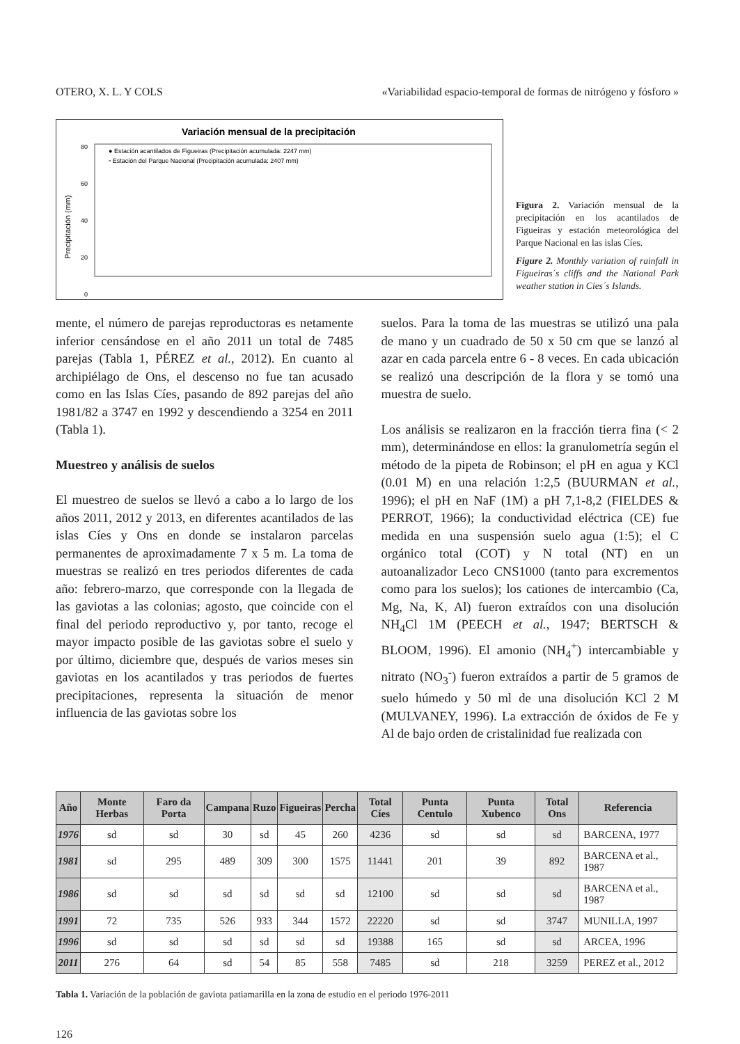OTERO, X. L. Y COLS «Variabilidad espacio-temporal de formas de nitrógeno y fósforo »
Variación mensual de la precipitación
80
60
40
20
0
● Estación acantilados de Figueiras (Precipitación acumulada: 2247 mm)
▫ Estación del Parque Nacional (Precipitación acumulada: 2407 mm)
Precipitación (mm)
Figura 2. Variación mensual de la precipitación en los acantilados de Figueiras y estación meteorológica del Parque Nacional en las islas Cíes.
Figure 2. Monthly variation of rainfall in Figueiras´s cliffs and the National Park weather station in Cies´s Islands.
mente, el número de parejas reproductoras es netamente inferior censándose en el año 2011 un total de 7485 parejas (Tabla 1, PÉREZ et al., 2012). En cuanto al archipiélago de Ons, el descenso no fue tan acusado como en las Islas Cíes, pasando de 892 parejas del año 1981/82 a 3747 en 1992 y descendiendo a 3254 en 2011 (Tabla 1).
Muestreo y análisis de suelos
El muestreo de suelos se llevó a cabo a lo largo de los años 2011, 2012 y 2013, en diferentes acantilados de las islas Cíes y Ons en donde se instalaron parcelas permanentes de aproximadamente 7 x 5 m. La toma de muestras se realizó en tres periodos diferentes de cada año: febrero-marzo, que corresponde con la llegada de las gaviotas a las colonias; agosto, que coincide con el final del periodo reproductivo y, por tanto, recoge el mayor impacto posible de las gaviotas sobre el suelo y por último, diciembre que, después de varios meses sin gaviotas en los acantilados y tras periodos de fuertes precipitaciones, representa la situación de menor influencia de las gaviotas sobre los
suelos. Para la toma de las muestras se utilizó una pala de mano y un cuadrado de 50 x 50 cm que se lanzó al azar en cada parcela entre 6 - 8 veces. En cada ubicación se realizó una descripción de la flora y se tomó una muestra de suelo.
Los análisis se realizaron en la fracción tierra fina (< 2 mm), determinándose en ellos: la granulometría según el método de la pipeta de Robinson; el pH en agua y KCl (0.01 M) en una relación 1:2,5 (BUURMAN et al., 1996); el pH en NaF (1M) a pH 7,1-8,2 (FIELDES & PERROT, 1966); la conductividad eléctrica (CE) fue medida en una suspensión suelo agua (1:5); el C orgánico total (COT) y N total (NT) en un autoanalizador Leco CNS1000 (tanto para excrementos como para los suelos); los cationes de intercambio (Ca, Mg, Na, K, Al) fueron extraídos con una disolución NH<sub>4</sub>Cl 1M (PEECH et al., 1947; BERTSCH & BLOOM, 1996). El amonio (NH<sub>4</sub><sup>+</sup>) intercambiable y nitrato (NO<sub>3</sub><sup>-</sup>) fueron extraídos a partir de 5 gramos de suelo húmedo y 50 ml de una disolución KCl 2 M (MULVANEY, 1996). La extracción de óxidos de Fe y Al de bajo orden de cristalinidad fue realizada con
| Año | Monte Herbas | Faro da Porta | Campana | Ruzo | Figueiras | Percha | Total Cíes | Punta Centulo | Punta Xubenco | Total Ons | Referencia |
| --- | --- | --- | --- | --- | --- | --- | --- | --- | --- | --- | --- |
| 1976 | sd | sd | 30 | sd | 45 | 260 | 4236 | sd | sd | sd | BARCENA, 1977 |
| 1981 | sd | 295 | 489 | 309 | 300 | 1575 | 11441 | 201 | 39 | 892 | BARCENA et al., 1987 |
| 1986 | sd | sd | sd | sd | sd | sd | 12100 | sd | sd | sd | BARCENA et al., 1987 |
| 1991 | 72 | 735 | 526 | 933 | 344 | 1572 | 22220 | sd | sd | 3747 | MUNILLA, 1997 |
| 1996 | sd | sd | sd | sd | sd | sd | 19388 | 165 | sd | sd | ARCEA, 1996 |
| 2011 | 276 | 64 | sd | 54 | 85 | 558 | 7485 | sd | 218 | 3259 | PEREZ et al., 2012 |
Tabla 1. Variación de la población de gaviota patiamarilla en la zona de estudio en el periodo 1976-2011
126